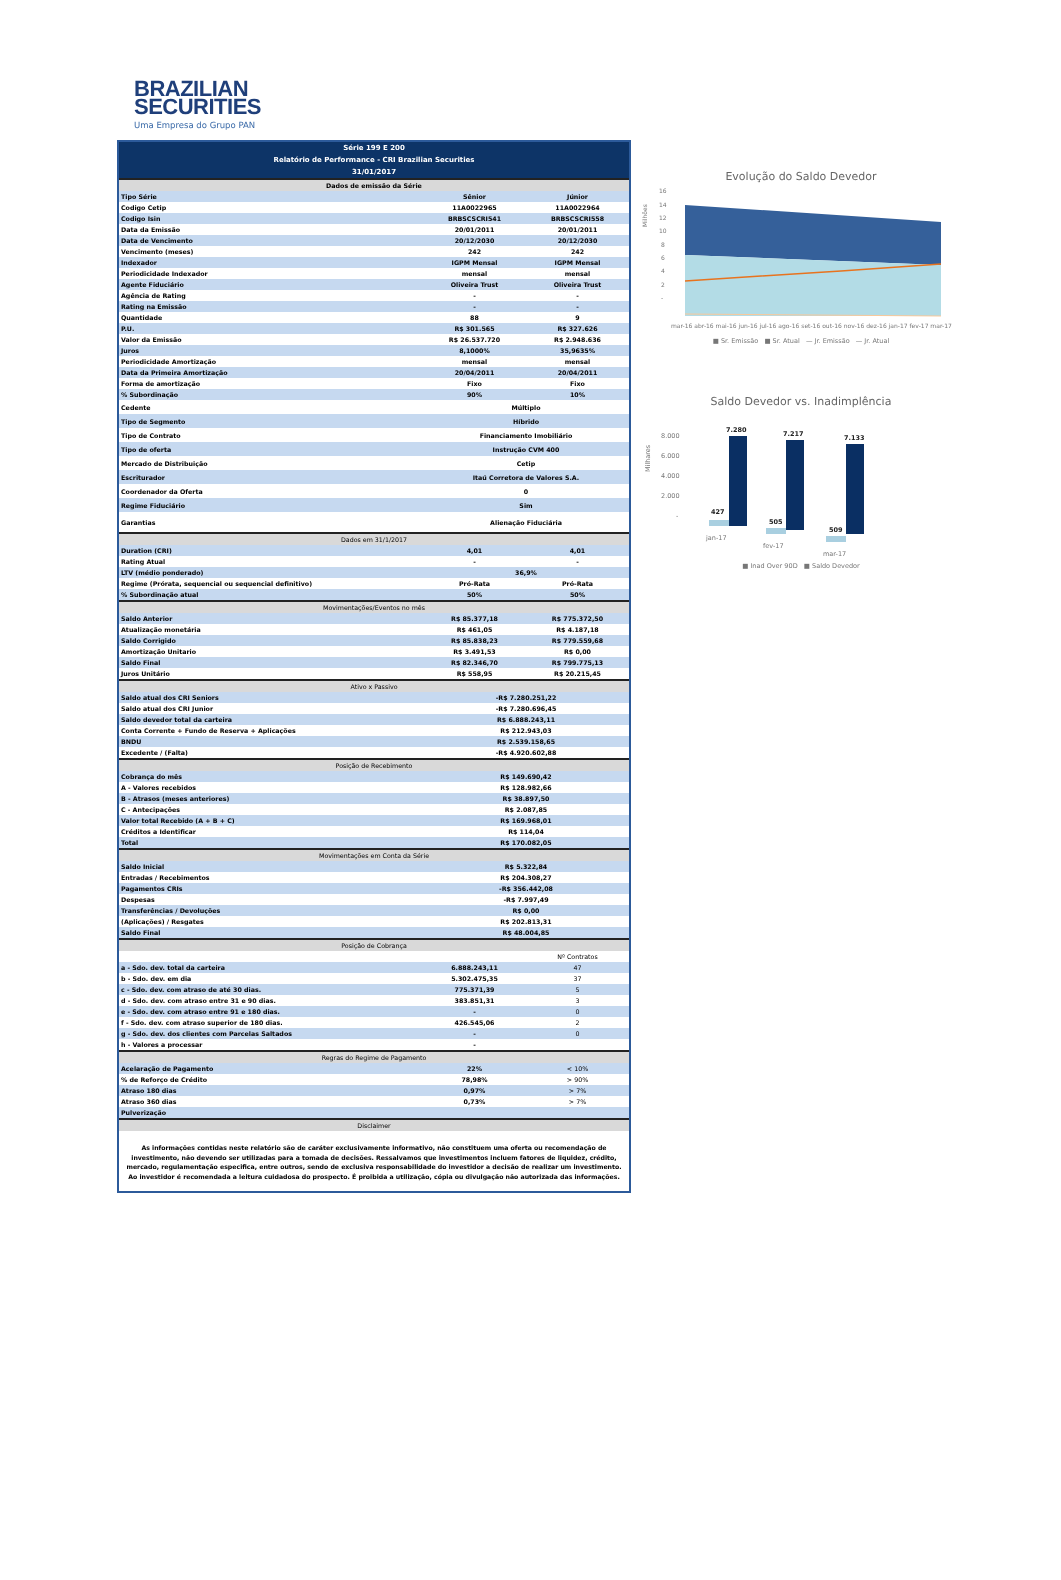BRAZILIAN
SECURITIES
Uma Empresa do Grupo PAN
| Série 199 E 200 | | |
| --- | --- | --- |
| Relatório de Performance - CRI Brazilian Securities | | |
| 31/01/2017 | | |
| Dados de emissão da Série | | |
| Tipo Série | Sênior | Júnior |
| Codigo Cetip | 11A0022965 | 11A0022964 |
| Codigo Isin | BRBSCSCRI541 | BRBSCSCRI558 |
| Data da Emissão | 20/01/2011 | 20/01/2011 |
| Data de Vencimento | 20/12/2030 | 20/12/2030 |
| Vencimento (meses) | 242 | 242 |
| Indexador | IGPM Mensal | IGPM Mensal |
| Periodicidade Indexador | mensal | mensal |
| Agente Fiduciário | Oliveira Trust | Oliveira Trust |
| Agência de Rating | - | - |
| Rating na Emissão | - | - |
| Quantidade | 88 | 9 |
| P.U. | R$ 301.565 | R$ 327.626 |
| Valor da Emissão | R$ 26.537.720 | R$ 2.948.636 |
| Juros | 8,1000% | 35,9635% |
| Periodicidade Amortização | mensal | mensal |
| Data da Primeira Amortização | 20/04/2011 | 20/04/2011 |
| Forma de amortização | Fixo | Fixo |
| % Subordinação | 90% | 10% |
| Cedente | Múltiplo | |
| Tipo de Segmento | Híbrido | |
| Tipo de Contrato | Financiamento Imobiliário | |
| Tipo de oferta | Instrução CVM 400 | |
| Mercado de Distribuição | Cetip | |
| Escriturador | Itaú Corretora de Valores S.A. | |
| Coordenador da Oferta | 0 | |
| Regime Fiduciário | Sim | |
| Garantias | Alienação Fiduciária | |
| Dados em 31/1/2017 | | |
| Duration (CRI) | 4,01 | 4,01 |
| Rating Atual | - | - |
| LTV (médio ponderado) | 36,9% | |
| Regime (Prórata, sequencial ou sequencial definitivo) | Pró-Rata | Pró-Rata |
| % Subordinação atual | 50% | 50% |
| Movimentações/Eventos no mês | | |
| Saldo Anterior | R$ 85.377,18 | R$ 775.372,50 |
| Atualização monetária | R$ 461,05 | R$ 4.187,18 |
| Saldo Corrigido | R$ 85.838,23 | R$ 779.559,68 |
| Amortização Unitario | R$ 3.491,53 | R$ 0,00 |
| Saldo Final | R$ 82.346,70 | R$ 799.775,13 |
| Juros Unitário | R$ 558,95 | R$ 20.215,45 |
| Ativo x Passivo | | |
| Saldo atual dos CRI Seniors | -R$ 7.280.251,22 | |
| Saldo atual dos CRI Junior | -R$ 7.280.696,45 | |
| Saldo devedor total da carteira | R$ 6.888.243,11 | |
| Conta Corrente + Fundo de Reserva + Aplicações | R$ 212.943,03 | |
| BNDU | R$ 2.539.158,65 | |
| Excedente / (Falta) | -R$ 4.920.602,88 | |
| Posição de Recebimento | | |
| Cobrança do mês | R$ 149.690,42 | |
| A - Valores recebidos | R$ 128.982,66 | |
| B - Atrasos (meses anteriores) | R$ 38.897,50 | |
| C - Antecipações | R$ 2.087,85 | |
| Valor total Recebido (A + B + C) | R$ 169.968,01 | |
| Créditos a Identificar | R$ 114,04 | |
| Total | R$ 170.082,05 | |
| Movimentações em Conta da Série | | |
| Saldo Inicial | R$ 5.322,84 | |
| Entradas / Recebimentos | R$ 204.308,27 | |
| Pagamentos CRIs | -R$ 356.442,08 | |
| Despesas | -R$ 7.997,49 | |
| Transferências / Devoluções | R$ 0,00 | |
| (Aplicações) / Resgates | R$ 202.813,31 | |
| Saldo Final | R$ 48.004,85 | |
| Posição de Cobrança | | |
| | | Nº Contratos |
| a - Sdo. dev. total da carteira | 6.888.243,11 | 47 |
| b - Sdo. dev. em dia | 5.302.475,35 | 37 |
| c - Sdo. dev. com atraso de até 30 dias. | 775.371,39 | 5 |
| d - Sdo. dev. com atraso entre 31 e 90 dias. | 383.851,31 | 3 |
| e - Sdo. dev. com atraso entre 91 e 180 dias. | - | 0 |
| f - Sdo. dev. com atraso superior de 180 dias. | 426.545,06 | 2 |
| g - Sdo. dev. dos clientes com Parcelas Saltados | - | 0 |
| h - Valores a processar | - | |
| Regras do Regime de Pagamento | | |
| Acelaração de Pagamento | 22% | < 10% |
| % de Reforço de Crédito | 78,98% | > 90% |
| Atraso 180 dias | 0,97% | > 7% |
| Atraso 360 dias | 0,73% | > 7% |
| Pulverização | | |
| Disclaimer | | |
| As informações contidas neste relatório são de caráter exclusivamente informativo, não constituem uma oferta ou recomendação de investimento, não devendo ser utilizadas para a tomada de decisões. Ressalvamos que investimentos incluem fatores de liquidez, crédito, mercado, regulamentação especifica, entre outros, sendo de exclusiva responsabilidade do investidor a decisão de realizar um investimento. Ao investidor é recomendada a leitura cuidadosa do prospecto. É proibida a utilização, cópia ou divulgação não autorizada das informações. | | |
Evolução do Saldo Devedor
Milhões
16
14
12
10
8
6
4
2
-
mar-16 abr-16 mai-16 jun-16 jul-16 ago-16 set-16 out-16 nov-16 dez-16 jan-17 fev-17 mar-17
■ Sr. Emissão ■ Sr. Atual — Jr. Emissão — Jr. Atual
Saldo Devedor vs. Inadimplência
Milhares
8.000
6.000
4.000
2.000
-
7.280
7.217
7.133
427
505
509
jan-17
fev-17
mar-17
■ Inad Over 90D ■ Saldo Devedor